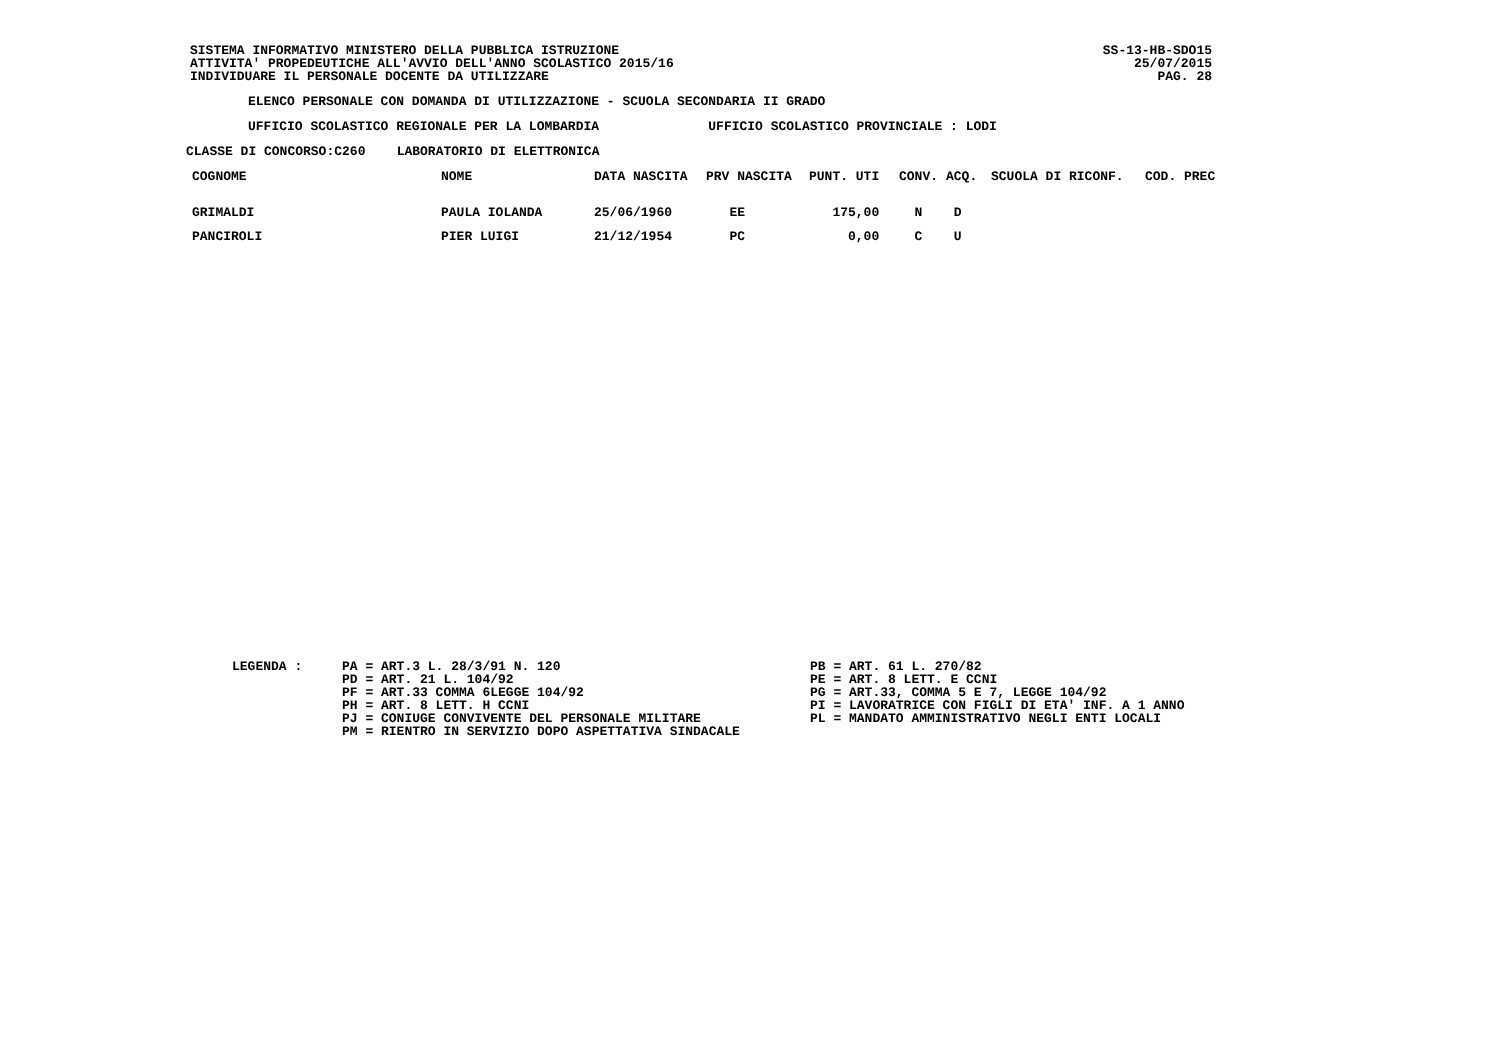SISTEMA INFORMATIVO MINISTERO DELLA PUBBLICA ISTRUZIONE ATTIVITA' PROPEDEUTICHE ALL'AVVIO DELL'ANNO SCOLASTICO 2015/16 INDIVIDUARE IL PERSONALE DOCENTE DA UTILIZZARE
SS-13-HB-SDO15 25/07/2015 PAG. 28
ELENCO PERSONALE CON DOMANDA DI UTILIZZAZIONE - SCUOLA SECONDARIA II GRADO
UFFICIO SCOLASTICO REGIONALE PER LA LOMBARDIA UFFICIO SCOLASTICO PROVINCIALE : LODI
CLASSE DI CONCORSO:C260 LABORATORIO DI ELETTRONICA
| COGNOME | NOME | DATA NASCITA | PRV NASCITA | PUNT. UTI | CONV. | ACQ. | SCUOLA DI RICONF. | COD. PREC |
| --- | --- | --- | --- | --- | --- | --- | --- | --- |
| GRIMALDI | PAULA IOLANDA | 25/06/1960 | EE | 175,00 | N | D | | |
| PANCIROLI | PIER LUIGI | 21/12/1954 | PC | 0,00 | C | U | | |
LEGENDA :
PA = ART.3 L. 28/3/91 N. 120 PD = ART. 21 L. 104/92 PF = ART.33 COMMA 6LEGGE 104/92 PH = ART. 8 LETT. H CCNI PJ = CONIUGE CONVIVENTE DEL PERSONALE MILITARE PM = RIENTRO IN SERVIZIO DOPO ASPETTATIVA SINDACALE
PB = ART. 61 L. 270/82 PE = ART. 8 LETT. E CCNI PG = ART.33, COMMA 5 E 7, LEGGE 104/92 PI = LAVORATRICE CON FIGLI DI ETA' INF. A 1 ANNO PL = MANDATO AMMINISTRATIVO NEGLI ENTI LOCALI